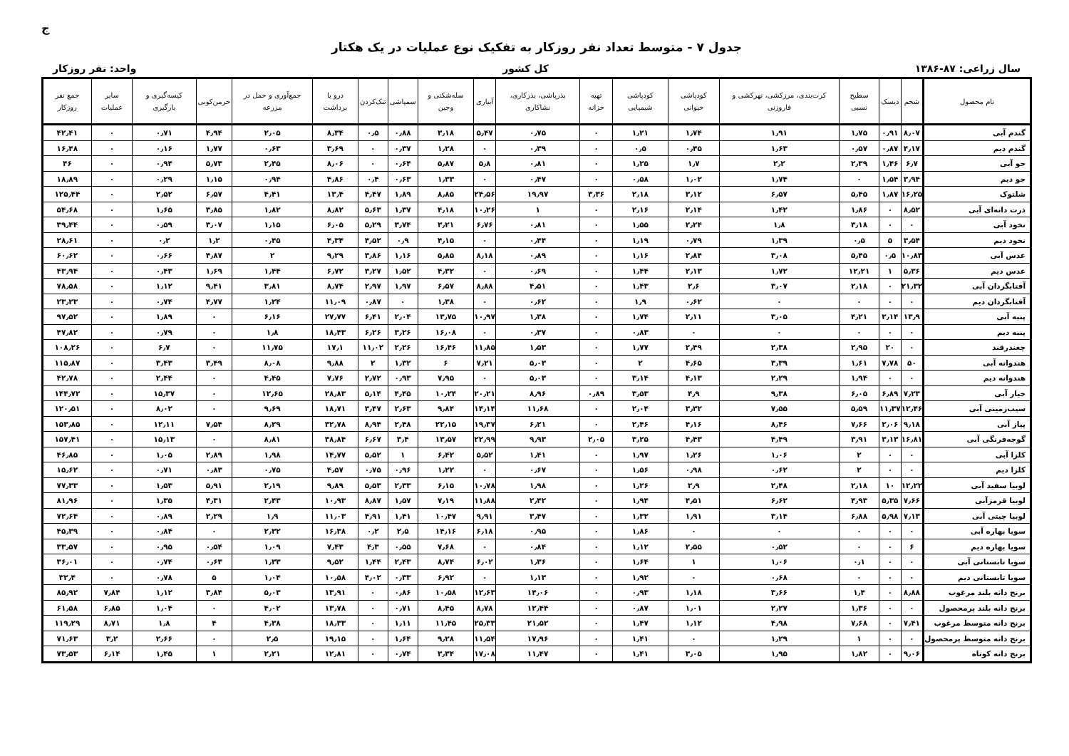ج
جدول ۷ - متوسط تعداد نفر روزکار به تفکیک نوع عملیات در یک هکتار
سال زراعی: ۸۷-۱۳۸۶ کل کشور واحد: نفر روزکار
| نام محصول | شخم | دیسک | سطیح نسبی | کرت‌بندی، مرزکشی، نهرکشی و فاروزنی | کودپاشی حیوانی | کودپاشی شیمیایی | تهیه خزانه | بذرپاشی، بذرکاری، نشاکاری | آبیاری | سله‌شکنی و وجین | سمپاشی | تنک‌کردن | درو یا برداشت | جمع‌آوری و حمل در مزرعه | خرمن‌کوبی | کیسه‌گیری و بارگیری | سایر عملیات | جمع نفر روزکار |
| --- | --- | --- | --- | --- | --- | --- | --- | --- | --- | --- | --- | --- | --- | --- | --- | --- | --- | --- |
| گندم آبی | ۸٫۰۷ | ۰٫۹۱ | ۱٫۷۵ | ۱٫۹۱ | ۱٫۷۴ | ۱٫۲۱ | ۰ | ۰٫۷۵ | ۵٫۴۷ | ۳٫۱۸ | ۰٫۸۸ | ۰٫۵ | ۸٫۳۴ | ۲٫۰۵ | ۴٫۹۴ | ۰٫۷۱ | ۰ | ۴۲٫۴۱ |
| گندم دیم | ۴٫۱۷ | ۰٫۸۷ | ۰٫۵۷ | ۱٫۶۳ | ۰٫۴۵ | ۰٫۵ | ۰ | ۰٫۳۹ | ۰ | ۱٫۲۸ | ۰٫۳۷ | ۰ | ۳٫۶۹ | ۰٫۶۳ | ۱٫۷۷ | ۰٫۱۶ | ۰ | ۱۶٫۴۸ |
| جو آبی | ۶٫۷ | ۱٫۴۶ | ۲٫۳۹ | ۲٫۲ | ۱٫۷ | ۱٫۲۵ | ۰ | ۰٫۸۱ | ۵٫۸ | ۵٫۸۷ | ۰٫۶۴ | ۰ | ۸٫۰۶ | ۲٫۴۵ | ۵٫۷۳ | ۰٫۹۴ | ۰ | ۴۶ |
| جو دیم | ۳٫۹۴ | ۱٫۵۴ | ۰ | ۱٫۷۴ | ۱٫۰۲ | ۰٫۵۸ | ۰ | ۰٫۴۷ | ۰ | ۱٫۳۳ | ۰٫۶۳ | ۰٫۴ | ۴٫۸۶ | ۰٫۹۴ | ۱٫۱۵ | ۰٫۲۹ | ۰ | ۱۸٫۸۹ |
| شلتوک | ۱۶٫۲۵ | ۱٫۸۷ | ۵٫۴۵ | ۶٫۵۷ | ۳٫۱۲ | ۲٫۱۸ | ۳٫۳۶ | ۱۹٫۹۷ | ۲۴٫۵۶ | ۸٫۸۵ | ۱٫۸۹ | ۴٫۴۷ | ۱۳٫۴ | ۴٫۴۱ | ۶٫۵۷ | ۲٫۵۲ | ۰ | ۱۲۵٫۴۴ |
| ذرت دانه‌ای آبی | ۸٫۵۲ | ۰ | ۱٫۸۶ | ۱٫۴۲ | ۲٫۱۴ | ۲٫۱۶ | ۰ | ۱ | ۱۰٫۲۶ | ۴٫۱۸ | ۱٫۳۷ | ۵٫۶۳ | ۸٫۸۲ | ۱٫۸۲ | ۳٫۸۵ | ۱٫۶۵ | ۰ | ۵۴٫۶۸ |
| نخود آبی | ۰ | ۰ | ۳٫۱۸ | ۱٫۸ | ۲٫۲۴ | ۱٫۵۵ | ۰ | ۰٫۸۱ | ۶٫۷۶ | ۳٫۲۱ | ۳٫۷۴ | ۵٫۲۹ | ۶٫۰۵ | ۱٫۱۵ | ۳٫۰۷ | ۰٫۵۹ | ۰ | ۳۹٫۴۴ |
| نخود دیم | ۳٫۵۴ | ۵ | ۰٫۵ | ۱٫۳۹ | ۰٫۷۹ | ۱٫۱۹ | ۰ | ۰٫۴۴ | ۰ | ۴٫۱۵ | ۰٫۹ | ۴٫۵۲ | ۴٫۳۴ | ۰٫۴۵ | ۱٫۲ | ۰٫۲ | ۰ | ۲۸٫۶۱ |
| عدس آبی | ۱۰٫۸۳ | ۰٫۵ | ۵٫۴۵ | ۳٫۰۸ | ۲٫۸۴ | ۱٫۱۶ | ۰ | ۰٫۸۹ | ۸٫۱۸ | ۵٫۸۵ | ۱٫۱۶ | ۳٫۸۶ | ۹٫۲۹ | ۲ | ۴٫۸۷ | ۰٫۶۶ | ۰ | ۶۰٫۶۲ |
| عدس دیم | ۵٫۳۶ | ۱ | ۱۲٫۲۱ | ۱٫۷۲ | ۲٫۱۳ | ۱٫۴۴ | ۰ | ۰٫۶۹ | ۰ | ۴٫۳۲ | ۱٫۵۲ | ۳٫۲۷ | ۶٫۷۲ | ۱٫۴۴ | ۱٫۶۹ | ۰٫۴۳ | ۰ | ۴۳٫۹۴ |
| آفتابگردان آبی | ۲۱٫۳۲ | ۰ | ۲٫۱۸ | ۳٫۰۷ | ۲٫۶ | ۱٫۴۳ | ۰ | ۴٫۵۱ | ۸٫۸۸ | ۶٫۵۷ | ۱٫۹۷ | ۲٫۹۷ | ۸٫۷۴ | ۳٫۸۱ | ۹٫۴۱ | ۱٫۱۲ | ۰ | ۷۸٫۵۸ |
| آفتابگردان دیم | ۰ | ۰ | ۰ | ۰ | ۰٫۶۲ | ۱٫۹ | ۰ | ۰٫۶۲ | ۰ | ۱٫۳۸ | ۰ | ۰٫۸۷ | ۱۱٫۰۹ | ۱٫۲۴ | ۴٫۷۷ | ۰٫۷۴ | ۰ | ۲۳٫۲۳ |
| پنبه آبی | ۱۳٫۹ | ۲٫۱۴ | ۴٫۲۱ | ۳٫۰۵ | ۲٫۱۱ | ۱٫۷۴ | ۰ | ۱٫۳۸ | ۱۰٫۹۷ | ۱۳٫۷۵ | ۲٫۰۴ | ۶٫۴۱ | ۲۷٫۷۷ | ۶٫۱۶ | ۰ | ۱٫۸۹ | ۰ | ۹۷٫۵۲ |
| پنبه دیم | ۰ | ۰ | ۰ | ۰ | ۰ | ۰٫۸۳ | ۰ | ۰٫۳۷ | ۰ | ۱۶٫۰۸ | ۳٫۲۶ | ۶٫۲۶ | ۱۸٫۴۳ | ۱٫۸ | ۰ | ۰٫۷۹ | ۰ | ۴۷٫۸۲ |
| چغندرقند | ۰ | ۲۰ | ۲٫۹۵ | ۲٫۳۸ | ۲٫۴۹ | ۱٫۷۷ | ۰ | ۱٫۵۳ | ۱۱٫۸۵ | ۱۶٫۴۶ | ۲٫۲۶ | ۱۱٫۰۲ | ۱۷٫۱ | ۱۱٫۷۵ | ۰ | ۶٫۷ | ۰ | ۱۰۸٫۲۶ |
| هندوانه آبی | ۵۰ | ۷٫۷۸ | ۱٫۶۱ | ۳٫۳۹ | ۴٫۶۵ | ۲ | ۰ | ۵٫۰۳ | ۷٫۲۱ | ۶ | ۱٫۳۲ | ۲ | ۹٫۸۸ | ۸٫۰۸ | ۳٫۴۹ | ۳٫۴۳ | ۰ | ۱۱۵٫۸۷ |
| هندوانه دیم | ۰ | ۰ | ۱٫۹۴ | ۲٫۲۹ | ۴٫۱۳ | ۳٫۱۴ | ۰ | ۵٫۰۳ | ۰ | ۷٫۹۵ | ۰٫۹۳ | ۲٫۷۲ | ۷٫۷۶ | ۴٫۴۵ | ۰ | ۲٫۴۴ | ۰ | ۴۲٫۷۸ |
| خیار آبی | ۷٫۲۳ | ۶٫۸۹ | ۶٫۰۵ | ۹٫۳۸ | ۴٫۹ | ۳٫۵۳ | ۰٫۸۹ | ۸٫۹۶ | ۲۰٫۲۱ | ۱۰٫۲۴ | ۴٫۴۵ | ۵٫۱۴ | ۲۸٫۸۳ | ۱۲٫۶۵ | ۰ | ۱۵٫۳۷ | ۰ | ۱۴۴٫۷۲ |
| سیب‌زمینی آبی | ۱۲٫۴۶ | ۱۱٫۳۷ | ۵٫۵۹ | ۷٫۵۵ | ۳٫۳۲ | ۲٫۰۴ | ۰ | ۱۱٫۶۸ | ۱۴٫۱۴ | ۹٫۸۴ | ۲٫۶۳ | ۳٫۴۷ | ۱۸٫۷۱ | ۹٫۶۹ | ۰ | ۸٫۰۲ | ۰ | ۱۲۰٫۵۱ |
| پیاز آبی | ۹٫۱۸ | ۲٫۰۶ | ۷٫۶۶ | ۸٫۴۶ | ۴٫۱۶ | ۲٫۴۶ | ۰ | ۶٫۲۱ | ۱۹٫۳۷ | ۲۲٫۱۵ | ۲٫۴۸ | ۸٫۹۴ | ۳۲٫۷۸ | ۸٫۲۹ | ۷٫۵۴ | ۱۲٫۱۱ | ۰ | ۱۵۳٫۸۵ |
| گوجه‌فرنگی آبی | ۱۶٫۸۱ | ۳٫۱۳ | ۳٫۹۱ | ۴٫۴۹ | ۴٫۴۳ | ۳٫۲۵ | ۲٫۰۵ | ۹٫۹۳ | ۲۲٫۹۹ | ۱۳٫۵۷ | ۳٫۴ | ۶٫۶۷ | ۳۸٫۸۴ | ۸٫۸۱ | ۰ | ۱۵٫۱۳ | ۰ | ۱۵۷٫۴۱ |
| کلزا آبی | ۰ | ۰ | ۲ | ۱٫۰۶ | ۱٫۲۶ | ۱٫۹۷ | ۰ | ۱٫۴۱ | ۵٫۵۲ | ۶٫۴۲ | ۱ | ۵٫۵۲ | ۱۴٫۷۷ | ۱٫۹۸ | ۲٫۸۹ | ۱٫۰۵ | ۰ | ۴۶٫۸۵ |
| کلزا دیم | ۰ | ۰ | ۲ | ۰٫۶۲ | ۰٫۹۸ | ۱٫۵۶ | ۰ | ۰٫۶۷ | ۰ | ۱٫۲۲ | ۰٫۹۶ | ۰٫۷۵ | ۴٫۵۷ | ۰٫۷۵ | ۰٫۸۳ | ۰٫۷۱ | ۰ | ۱۵٫۶۲ |
| لوبیا سفید آبی | ۱۲٫۲۲ | ۱۰ | ۲٫۱۸ | ۲٫۴۸ | ۲٫۹ | ۱٫۲۶ | ۰ | ۱٫۹۸ | ۱۰٫۷۸ | ۶٫۱۵ | ۲٫۳۳ | ۵٫۵۳ | ۹٫۸۹ | ۲٫۱۹ | ۵٫۹۱ | ۱٫۵۳ | ۰ | ۷۷٫۳۳ |
| لوبیا قرمزآبی | ۷٫۶۶ | ۵٫۳۵ | ۴٫۹۳ | ۶٫۶۲ | ۴٫۵۱ | ۱٫۹۴ | ۰ | ۲٫۴۲ | ۱۱٫۸۸ | ۷٫۱۹ | ۱٫۵۷ | ۸٫۸۷ | ۱۰٫۹۳ | ۲٫۴۳ | ۴٫۳۱ | ۱٫۳۵ | ۰ | ۸۱٫۹۶ |
| لوبیا چیتی آبی | ۷٫۱۳ | ۵٫۹۸ | ۶٫۸۸ | ۳٫۱۴ | ۱٫۹۱ | ۱٫۳۲ | ۰ | ۳٫۴۷ | ۹٫۹۱ | ۱۰٫۴۷ | ۱٫۴۱ | ۴٫۹۱ | ۱۱٫۰۳ | ۱٫۹ | ۲٫۲۹ | ۰٫۸۹ | ۰ | ۷۲٫۶۴ |
| سویا بهاره آبی | ۰ | ۰ | ۰ | ۰ | ۰ | ۱٫۸۶ | ۰ | ۰٫۹۵ | ۶٫۱۸ | ۱۴٫۱۶ | ۲٫۵ | ۰٫۲ | ۱۶٫۳۸ | ۲٫۳۲ | ۰ | ۰٫۸۴ | ۰ | ۴۵٫۳۹ |
| سویا بهاره دیم | ۶ | ۰ | ۰ | ۰٫۵۲ | ۲٫۵۵ | ۱٫۱۲ | ۰ | ۰٫۸۴ | ۰ | ۷٫۶۸ | ۰٫۵۵ | ۴٫۳ | ۷٫۴۳ | ۱٫۰۹ | ۰٫۵۴ | ۰٫۹۵ | ۰ | ۳۳٫۵۷ |
| سویا تابستانی آبی | ۰ | ۰ | ۰٫۱ | ۱٫۰۶ | ۱ | ۱٫۶۴ | ۰ | ۱٫۳۶ | ۶٫۰۲ | ۸٫۷۴ | ۲٫۴۳ | ۱٫۴۴ | ۹٫۵۲ | ۱٫۳۳ | ۰٫۶۳ | ۰٫۷۴ | ۰ | ۳۶٫۰۱ |
| سویا تابستانی دیم | ۰ | ۰ | ۰ | ۰٫۶۸ | ۰ | ۱٫۹۲ | ۰ | ۱٫۱۳ | ۰ | ۶٫۹۲ | ۰٫۳۳ | ۴٫۰۲ | ۱۰٫۵۸ | ۱٫۰۴ | ۵ | ۰٫۷۸ | ۰ | ۳۲٫۴ |
| برنج دانه بلند مرغوب | ۸٫۸۸ | ۰ | ۱٫۴ | ۳٫۶۶ | ۱٫۱۸ | ۰٫۹۳ | ۰ | ۱۴٫۰۶ | ۱۲٫۶۳ | ۱۰٫۵۸ | ۰٫۸۶ | ۰ | ۱۳٫۹۱ | ۵٫۰۳ | ۳٫۸۴ | ۱٫۱۲ | ۷٫۸۴ | ۸۵٫۹۲ |
| برنج دانه بلند پرمحصول | ۰ | ۰ | ۱٫۳۶ | ۲٫۲۷ | ۱٫۰۱ | ۰٫۸۷ | ۰ | ۱۲٫۴۴ | ۸٫۷۸ | ۸٫۴۵ | ۰٫۷۱ | ۰ | ۱۳٫۷۸ | ۴٫۰۲ | ۰ | ۱٫۰۴ | ۶٫۸۵ | ۶۱٫۵۸ |
| برنج دانه متوسط مرغوب | ۷٫۴۱ | ۰ | ۷٫۶۸ | ۴٫۹۸ | ۱٫۱۲ | ۱٫۴۷ | ۰ | ۲۱٫۵۲ | ۲۵٫۳۳ | ۱۱٫۴۵ | ۱٫۱۱ | ۰ | ۱۸٫۳۳ | ۴٫۳۸ | ۴ | ۱٫۸ | ۸٫۷۱ | ۱۱۹٫۲۹ |
| برنج دانه متوسط پرمحصول | ۰ | ۰ | ۱ | ۱٫۲۹ | ۰ | ۱٫۴۱ | ۰ | ۱۷٫۹۶ | ۱۱٫۵۴ | ۹٫۲۸ | ۱٫۶۴ | ۰ | ۱۹٫۱۵ | ۲٫۵ | ۰ | ۲٫۶۶ | ۳٫۲ | ۷۱٫۶۳ |
| برنج دانه کوتاه | ۹٫۰۶ | ۰ | ۱٫۸۲ | ۱٫۹۵ | ۳٫۰۵ | ۱٫۴۱ | ۰ | ۱۱٫۴۷ | ۱۷٫۰۸ | ۳٫۳۴ | ۰٫۷۴ | ۰ | ۱۲٫۸۱ | ۲٫۲۱ | ۱ | ۱٫۴۵ | ۶٫۱۴ | ۷۳٫۵۳ |